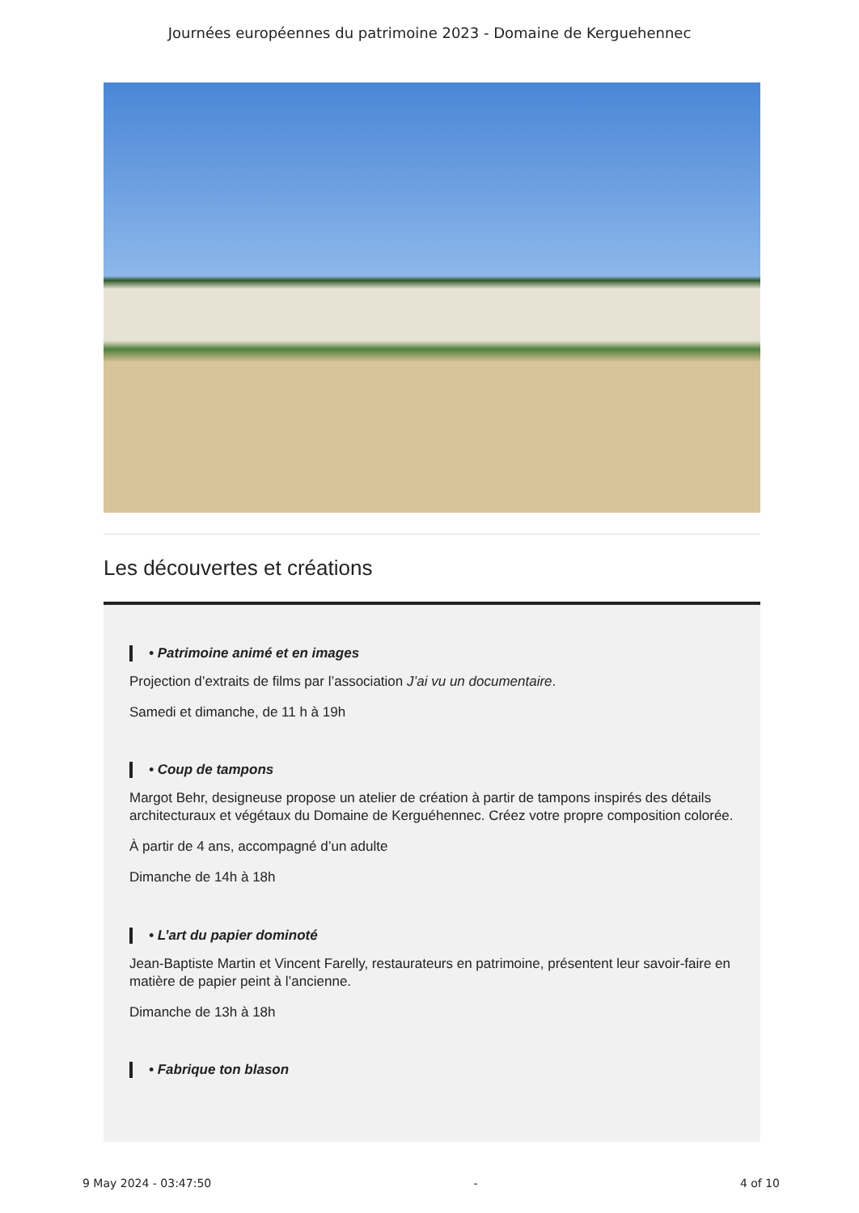Journées européennes du patrimoine 2023 - Domaine de Kerguehennec
Les découvertes et créations
• Patrimoine animé et en images
Projection d’extraits de films par l’association J’ai vu un documentaire.
Samedi et dimanche, de 11 h à 19h
• Coup de tampons
Margot Behr, designeuse propose un atelier de création à partir de tampons inspirés des détails architecturaux et végétaux du Domaine de Kerguéhennec. Créez votre propre composition colorée.
À partir de 4 ans, accompagné d’un adulte
Dimanche de 14h à 18h
• L’art du papier dominoté
Jean-Baptiste Martin et Vincent Farelly, restaurateurs en patrimoine, présentent leur savoir-faire en matière de papier peint à l’ancienne.
Dimanche de 13h à 18h
• Fabrique ton blason
9 May 2024 - 03:47:50 - 4 of 10